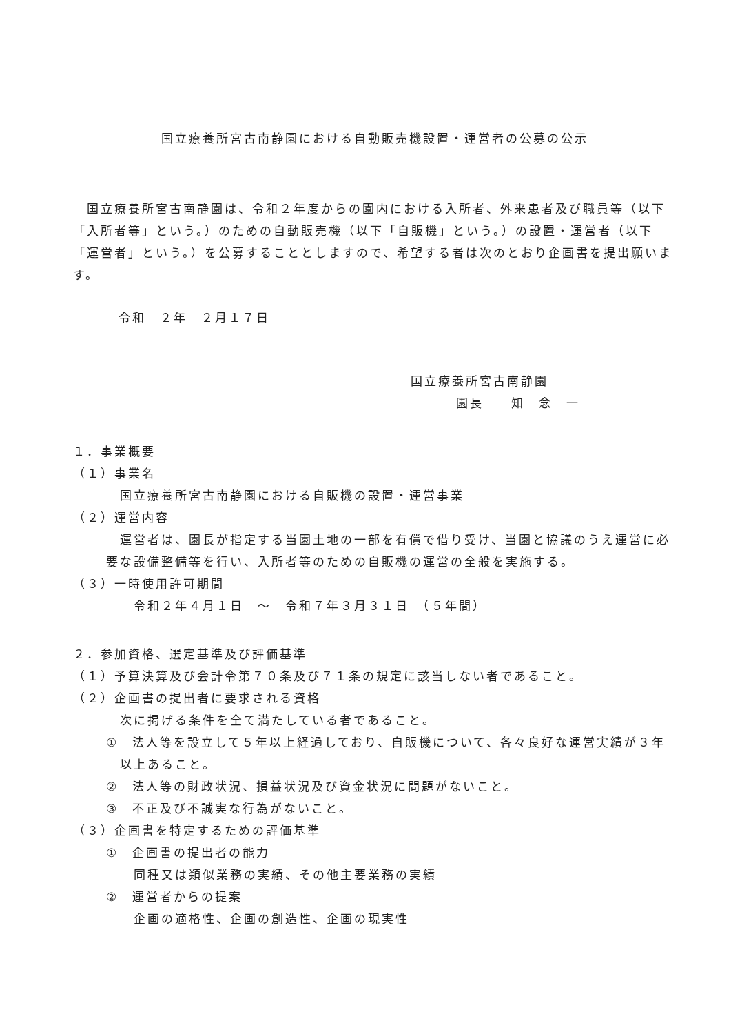国立療養所宮古南静園における自動販売機設置・運営者の公募の公示
　国立療養所宮古南静園は、令和２年度からの園内における入所者、外来患者及び職員等（以下「入所者等」という。）のための自動販売機（以下「自販機」という。）の設置・運営者（以下「運営者」という。）を公募することとしますので、希望する者は次のとおり企画書を提出願います。
令和　２年　２月１７日
国立療養所宮古南静園
園長　　知　念　一
１．事業概要
（１）事業名
国立療養所宮古南静園における自販機の設置・運営事業
（２）運営内容
運営者は、園長が指定する当園土地の一部を有償で借り受け、当園と協議のうえ運営に必要な設備整備等を行い、入所者等のための自販機の運営の全般を実施する。
（３）一時使用許可期間
令和２年４月１日　～　令和７年３月３１日　（５年間）
２．参加資格、選定基準及び評価基準
（１）予算決算及び会計令第７０条及び７１条の規定に該当しない者であること。
（２）企画書の提出者に要求される資格
次に掲げる条件を全て満たしている者であること。
①　法人等を設立して５年以上経過しており、自販機について、各々良好な運営実績が３年以上あること。
②　法人等の財政状況、損益状況及び資金状況に問題がないこと。
③　不正及び不誠実な行為がないこと。
（３）企画書を特定するための評価基準
①　企画書の提出者の能力
同種又は類似業務の実績、その他主要業務の実績
②　運営者からの提案
企画の適格性、企画の創造性、企画の現実性